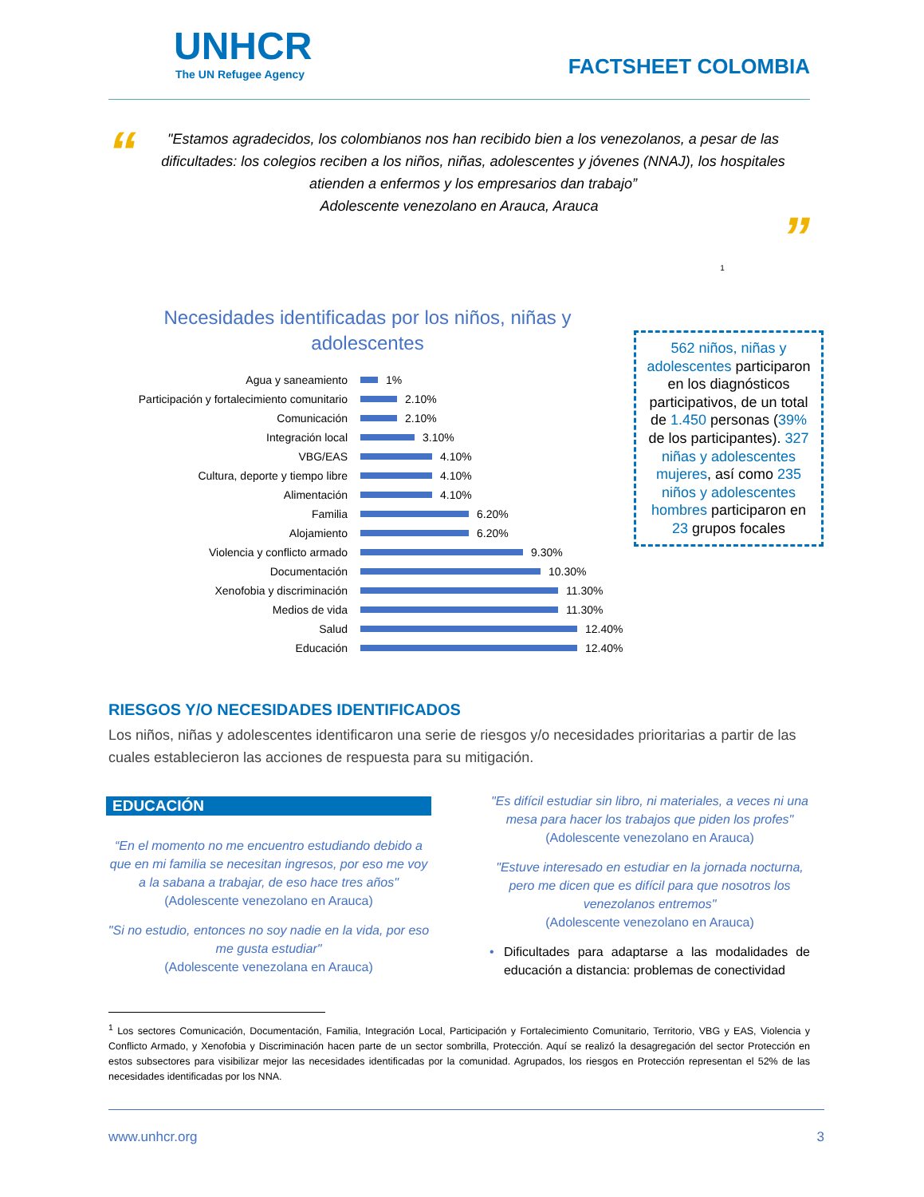UNHCR
The UN Refugee Agency
FACTSHEET COLOMBIA
“
"Estamos agradecidos, los colombianos nos han recibido bien a los venezolanos, a pesar de las dificultades: los colegios reciben a los niños, niñas, adolescentes y jóvenes (NNAJ), los hospitales atienden a enfermos y los empresarios dan trabajo”
Adolescente venezolano en Arauca, Arauca
”
1
Necesidades identificadas por los niños, niñas y
adolescentes
Agua y saneamiento 1%
Participación y fortalecimiento comunitario 2.10%
Comunicación 2.10%
Integración local 3.10%
VBG/EAS 4.10%
Cultura, deporte y tiempo libre 4.10%
Alimentación 4.10%
Familia 6.20%
Alojamiento 6.20%
Violencia y conflicto armado 9.30%
Documentación 10.30%
Xenofobia y discriminación 11.30%
Medios de vida 11.30%
Salud 12.40%
Educación 12.40%
562 niños, niñas y adolescentes participaron en los diagnósticos participativos, de un total de 1.450 personas (39% de los participantes). 327 niñas y adolescentes mujeres, así como 235 niños y adolescentes hombres participaron en 23 grupos focales
RIESGOS Y/O NECESIDADES IDENTIFICADOS
Los niños, niñas y adolescentes identificaron una serie de riesgos y/o necesidades prioritarias a partir de las cuales establecieron las acciones de respuesta para su mitigación.
EDUCACIÓN
“En el momento no me encuentro estudiando debido a que en mi familia se necesitan ingresos, por eso me voy a la sabana a trabajar, de eso hace tres años"
(Adolescente venezolano en Arauca)
"Si no estudio, entonces no soy nadie en la vida, por eso me gusta estudiar"
(Adolescente venezolana en Arauca)
"Es difícil estudiar sin libro, ni materiales, a veces ni una mesa para hacer los trabajos que piden los profes"
(Adolescente venezolano en Arauca)
"Estuve interesado en estudiar en la jornada nocturna, pero me dicen que es difícil para que nosotros los venezolanos entremos"
(Adolescente venezolano en Arauca)
• Dificultades para adaptarse a las modalidades de educación a distancia: problemas de conectividad
<sup>1</sup> Los sectores Comunicación, Documentación, Familia, Integración Local, Participación y Fortalecimiento Comunitario, Territorio, VBG y EAS, Violencia y Conflicto Armado, y Xenofobia y Discriminación hacen parte de un sector sombrilla, Protección. Aquí se realizó la desagregación del sector Protección en estos subsectores para visibilizar mejor las necesidades identificadas por la comunidad. Agrupados, los riesgos en Protección representan el 52% de las necesidades identificadas por los NNA.
www.unhcr.org 3